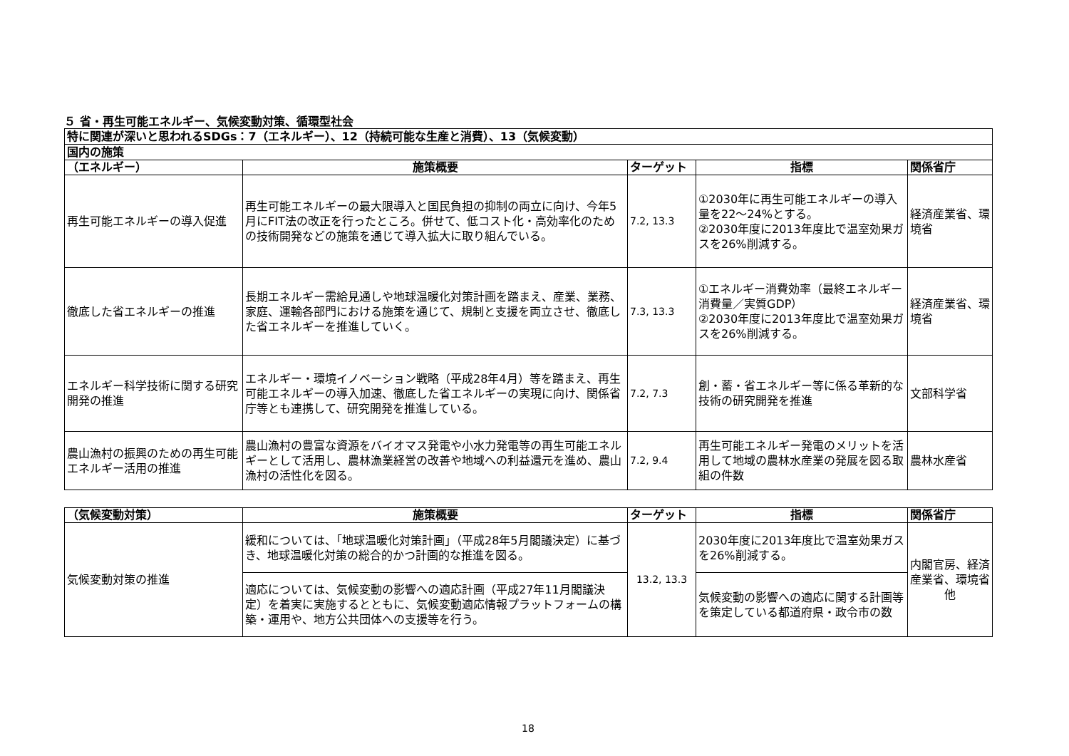５ 省・再生可能エネルギー、気候変動対策、循環型社会
| 特に関連が深いと思われるSDGs：7（エネルギー）、12（持続可能な生産と消費）、13（気候変動） | | | | |
| 国内の施策 | | | | |
| （エネルギー） | 施策概要 | ターゲット | 指標 | 関係省庁 |
| 再生可能エネルギーの導入促進 | 再生可能エネルギーの最大限導入と国民負担の抑制の両立に向け、今年5月にFIT法の改正を行ったところ。併せて、低コスト化・高効率化のための技術開発などの施策を通じて導入拡大に取り組んでいる。 | 7.2, 13.3 | ①2030年に再生可能エネルギーの導入量を22～24%とする。 ②2030年度に2013年度比で温室効果ガスを26%削減する。 | 経済産業省、環境省 |
| 徹底した省エネルギーの推進 | 長期エネルギー需給見通しや地球温暖化対策計画を踏まえ、産業、業務、家庭、運輸各部門における施策を通じて、規制と支援を両立させ、徹底した省エネルギーを推進していく。 | 7.3, 13.3 | ①エネルギー消費効率（最終エネルギー消費量／実質GDP） ②2030年度に2013年度比で温室効果ガスを26%削減する。 | 経済産業省、環境省 |
| エネルギー科学技術に関する研究開発の推進 | エネルギー・環境イノベーション戦略（平成28年4月）等を踏まえ、再生可能エネルギーの導入加速、徹底した省エネルギーの実現に向け、関係省庁等とも連携して、研究開発を推進している。 | 7.2, 7.3 | 創・蓄・省エネルギー等に係る革新的な技術の研究開発を推進 | 文部科学省 |
| 農山漁村の振興のための再生可能エネルギー活用の推進 | 農山漁村の豊富な資源をバイオマス発電や小水力発電等の再生可能エネルギーとして活用し、農林漁業経営の改善や地域への利益還元を進め、農山漁村の活性化を図る。 | 7.2, 9.4 | 再生可能エネルギー発電のメリットを活用して地域の農林水産業の発展を図る取組の件数 | 農林水産省 |
| （気候変動対策） | 施策概要 | ターゲット | 指標 | 関係省庁 |
| --- | --- | --- | --- | --- |
| 気候変動対策の推進 | 緩和については、「地球温暖化対策計画」（平成28年5月閣議決定）に基づき、地球温暖化対策の総合的かつ計画的な推進を図る。 | 13.2, 13.3 | 2030年度に2013年度比で温室効果ガスを26%削減する。 | 内閣官房、経済産業省、環境省他 |
| | 適応については、気候変動の影響への適応計画（平成27年11月閣議決定）を着実に実施するとともに、気候変動適応情報プラットフォームの構築・運用や、地方公共団体への支援等を行う。 | | 気候変動の影響への適応に関する計画等を策定している都道府県・政令市の数 | |
18